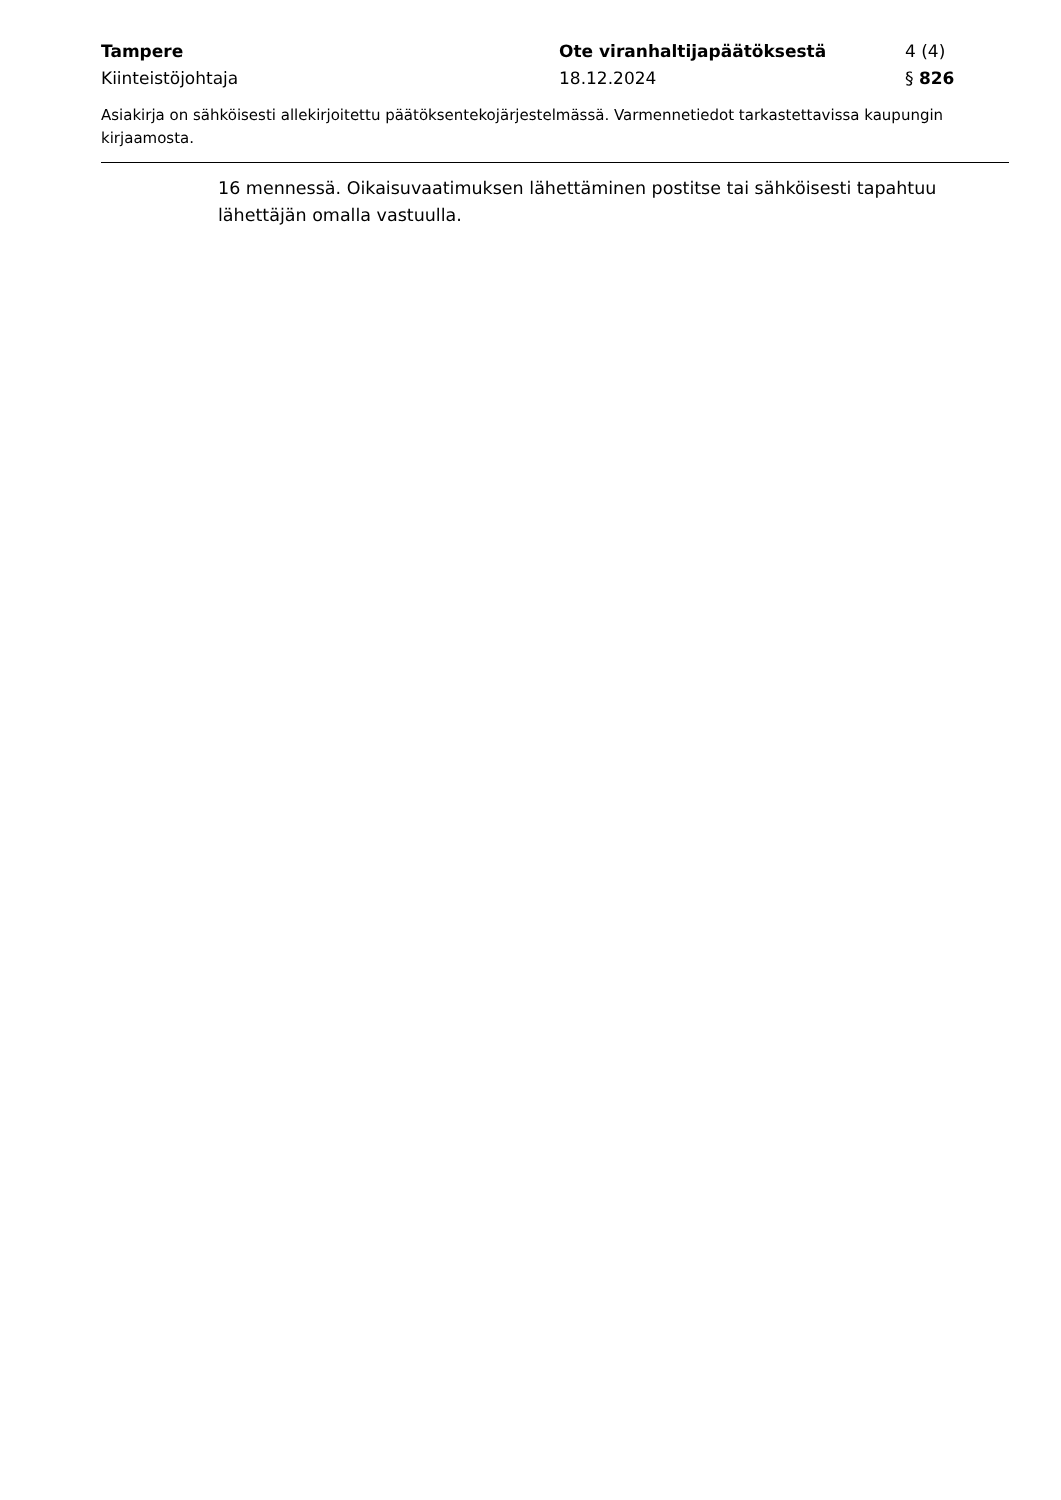Tampere Ote viranhaltijapäätöksestä 4 (4)
Kiinteistöjohtaja 18.12.2024 § 826
Asiakirja on sähköisesti allekirjoitettu päätöksentekojärjestelmässä. Varmennetiedot tarkastettavissa kaupungin kirjaamosta.
16 mennessä. Oikaisuvaatimuksen lähettäminen postitse tai sähköisesti tapahtuu lähettäjän omalla vastuulla.